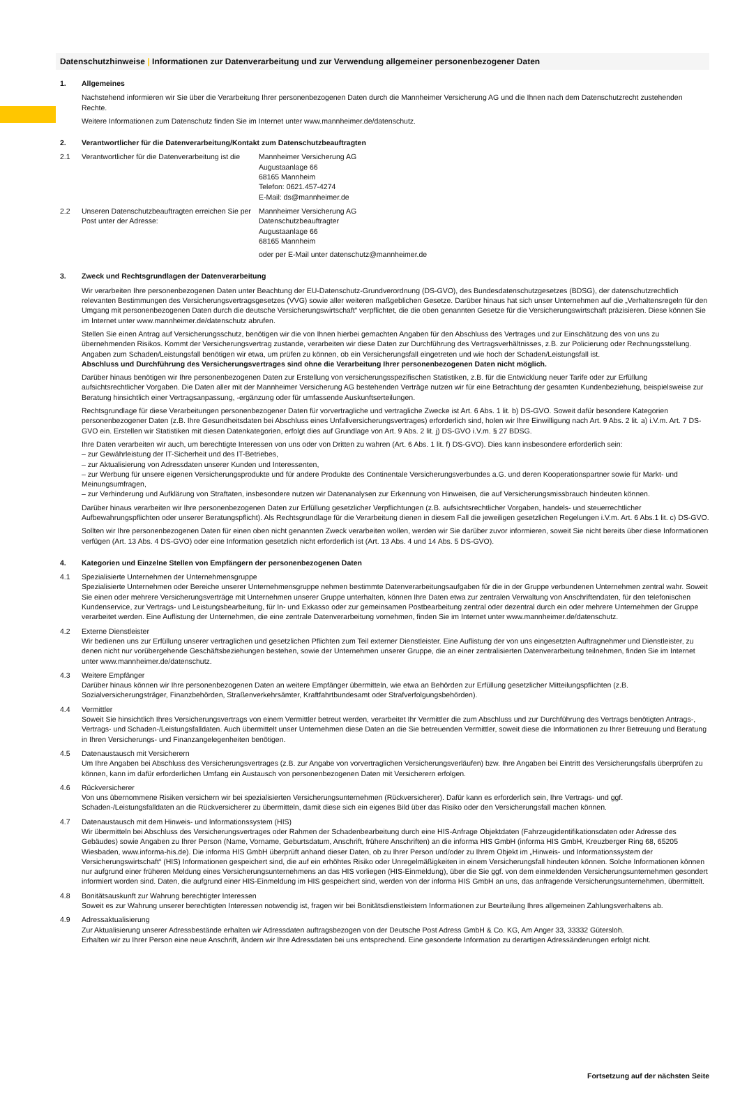Datenschutzhinweise | Informationen zur Datenverarbeitung und zur Verwendung allgemeiner personenbezogener Daten
1. Allgemeines
Nachstehend informieren wir Sie über die Verarbeitung Ihrer personenbezogenen Daten durch die Mannheimer Versicherung AG und die Ihnen nach dem Datenschutzrecht zustehenden Rechte.
Weitere Informationen zum Datenschutz finden Sie im Internet unter www.mannheimer.de/datenschutz.
2. Verantwortlicher für die Datenverarbeitung/Kontakt zum Datenschutzbeauftragten
2.1 Verantwortlicher für die Datenverarbeitung ist die
Mannheimer Versicherung AG
Augustaanlage 66
68165 Mannheim
Telefon: 0621.457-4274
E-Mail: ds@mannheimer.de
2.2 Unseren Datenschutzbeauftragten erreichen Sie per Post unter der Adresse:
Mannheimer Versicherung AG
Datenschutzbeauftragter
Augustaanlage 66
68165 Mannheim
oder per E-Mail unter datenschutz@mannheimer.de
3. Zweck und Rechtsgrundlagen der Datenverarbeitung
Wir verarbeiten Ihre personenbezogenen Daten unter Beachtung der EU-Datenschutz-Grundverordnung (DS-GVO), des Bundesdatenschutzgesetzes (BDSG), der datenschutzrechtlich relevanten Bestimmungen des Versicherungsvertragsgesetzes (VVG) sowie aller weiteren maßgeblichen Gesetze. Darüber hinaus hat sich unser Unternehmen auf die „Verhaltensregeln für den Umgang mit personenbezogenen Daten durch die deutsche Versicherungswirtschaft“ verpflichtet, die die oben genannten Gesetze für die Versicherungswirtschaft präzisieren. Diese können Sie im Internet unter www.mannheimer.de/datenschutz abrufen.
Stellen Sie einen Antrag auf Versicherungsschutz, benötigen wir die von Ihnen hierbei gemachten Angaben für den Abschluss des Vertrages und zur Einschätzung des von uns zu übernehmenden Risikos. Kommt der Versicherungsvertrag zustande, verarbeiten wir diese Daten zur Durchführung des Vertragsverhältnisses, z.B. zur Policierung oder Rechnungsstellung. Angaben zum Schaden/Leistungsfall benötigen wir etwa, um prüfen zu können, ob ein Versicherungsfall eingetreten und wie hoch der Schaden/Leistungsfall ist.
Abschluss und Durchführung des Versicherungsvertrages sind ohne die Verarbeitung Ihrer personenbezogenen Daten nicht möglich.
Darüber hinaus benötigen wir Ihre personenbezogenen Daten zur Erstellung von versicherungsspezifischen Statistiken, z.B. für die Entwicklung neuer Tarife oder zur Erfüllung aufsichtsrechtlicher Vorgaben. Die Daten aller mit der Mannheimer Versicherung AG bestehenden Verträge nutzen wir für eine Betrachtung der gesamten Kundenbeziehung, beispielsweise zur Beratung hinsichtlich einer Vertragsanpassung, -ergänzung oder für umfassende Auskunftserteilungen.
Rechtsgrundlage für diese Verarbeitungen personenbezogener Daten für vorvertragliche und vertragliche Zwecke ist Art. 6 Abs. 1 lit. b) DS-GVO. Soweit dafür besondere Kategorien personenbezogener Daten (z.B. Ihre Gesundheitsdaten bei Abschluss eines Unfallversicherungsvertrages) erforderlich sind, holen wir Ihre Einwilligung nach Art. 9 Abs. 2 lit. a) i.V.m. Art. 7 DS-GVO ein. Erstellen wir Statistiken mit diesen Datenkategorien, erfolgt dies auf Grundlage von Art. 9 Abs. 2 lit. j) DS-GVO i.V.m. § 27 BDSG.
Ihre Daten verarbeiten wir auch, um berechtigte Interessen von uns oder von Dritten zu wahren (Art. 6 Abs. 1 lit. f) DS-GVO). Dies kann insbesondere erforderlich sein:
– zur Gewährleistung der IT-Sicherheit und des IT-Betriebes,
– zur Aktualisierung von Adressdaten unserer Kunden und Interessenten,
– zur Werbung für unsere eigenen Versicherungsprodukte und für andere Produkte des Continentale Versicherungsverbundes a.G. und deren Kooperationspartner sowie für Markt- und Meinungsumfragen,
– zur Verhinderung und Aufklärung von Straftaten, insbesondere nutzen wir Datenanalysen zur Erkennung von Hinweisen, die auf Versicherungsmissbrauch hindeuten können.
Darüber hinaus verarbeiten wir Ihre personenbezogenen Daten zur Erfüllung gesetzlicher Verpflichtungen (z.B. aufsichtsrechtlicher Vorgaben, handels- und steuerrechtlicher Aufbewahrungspflichten oder unserer Beratungspflicht). Als Rechtsgrundlage für die Verarbeitung dienen in diesem Fall die jeweiligen gesetzlichen Regelungen i.V.m. Art. 6 Abs.1 lit. c) DS-GVO.
Sollten wir Ihre personenbezogenen Daten für einen oben nicht genannten Zweck verarbeiten wollen, werden wir Sie darüber zuvor informieren, soweit Sie nicht bereits über diese Informationen verfügen (Art. 13 Abs. 4 DS-GVO) oder eine Information gesetzlich nicht erforderlich ist (Art. 13 Abs. 4 und 14 Abs. 5 DS-GVO).
4. Kategorien und Einzelne Stellen von Empfängern der personenbezogenen Daten
4.1 Spezialisierte Unternehmen der Unternehmensgruppe
Spezialisierte Unternehmen oder Bereiche unserer Unternehmensgruppe nehmen bestimmte Datenverarbeitungsaufgaben für die in der Gruppe verbundenen Unternehmen zentral wahr. Soweit Sie einen oder mehrere Versicherungsverträge mit Unternehmen unserer Gruppe unterhalten, können Ihre Daten etwa zur zentralen Verwaltung von Anschriftendaten, für den telefonischen Kundenservice, zur Vertrags- und Leistungsbearbeitung, für In- und Exkasso oder zur gemeinsamen Postbearbeitung zentral oder dezentral durch ein oder mehrere Unternehmen der Gruppe verarbeitet werden. Eine Auflistung der Unternehmen, die eine zentrale Datenverarbeitung vornehmen, finden Sie im Internet unter www.mannheimer.de/datenschutz.
4.2 Externe Dienstleister
Wir bedienen uns zur Erfüllung unserer vertraglichen und gesetzlichen Pflichten zum Teil externer Dienstleister. Eine Auflistung der von uns eingesetzten Auftragnehmer und Dienstleister, zu denen nicht nur vorübergehende Geschäftsbeziehungen bestehen, sowie der Unternehmen unserer Gruppe, die an einer zentralisierten Datenverarbeitung teilnehmen, finden Sie im Internet unter www.mannheimer.de/datenschutz.
4.3 Weitere Empfänger
Darüber hinaus können wir Ihre personenbezogenen Daten an weitere Empfänger übermitteln, wie etwa an Behörden zur Erfüllung gesetzlicher Mitteilungspflichten (z.B. Sozialversicherungsträger, Finanzbehörden, Straßenverkehrsämter, Kraftfahrtbundesamt oder Strafverfolgungsbehörden).
4.4 Vermittler
Soweit Sie hinsichtlich Ihres Versicherungsvertrags von einem Vermittler betreut werden, verarbeitet Ihr Vermittler die zum Abschluss und zur Durchführung des Vertrags benötigten Antrags-, Vertrags- und Schaden-/Leistungsfalldaten. Auch übermittelt unser Unternehmen diese Daten an die Sie betreuenden Vermittler, soweit diese die Informationen zu Ihrer Betreuung und Beratung in Ihren Versicherungs- und Finanzangelegenheiten benötigen.
4.5 Datenaustausch mit Versicherern
Um Ihre Angaben bei Abschluss des Versicherungsvertrages (z.B. zur Angabe von vorvertraglichen Versicherungsverläufen) bzw. Ihre Angaben bei Eintritt des Versicherungsfalls überprüfen zu können, kann im dafür erforderlichen Umfang ein Austausch von personenbezogenen Daten mit Versicherern erfolgen.
4.6 Rückversicherer
Von uns übernommene Risiken versichern wir bei spezialisierten Versicherungsunternehmen (Rückversicherer). Dafür kann es erforderlich sein, Ihre Vertrags- und ggf. Schaden-/Leistungsfalldaten an die Rückversicherer zu übermitteln, damit diese sich ein eigenes Bild über das Risiko oder den Versicherungsfall machen können.
4.7 Datenaustausch mit dem Hinweis- und Informationssystem (HIS)
Wir übermitteln bei Abschluss des Versicherungsvertrages oder Rahmen der Schadenbearbeitung durch eine HIS-Anfrage Objektdaten (Fahrzeugidentifikationsdaten oder Adresse des Gebäudes) sowie Angaben zu Ihrer Person (Name, Vorname, Geburtsdatum, Anschrift, frühere Anschriften) an die informa HIS GmbH (informa HIS GmbH, Kreuzberger Ring 68, 65205 Wiesbaden, www.informa-his.de). Die informa HIS GmbH überprüft anhand dieser Daten, ob zu Ihrer Person und/oder zu Ihrem Objekt im „Hinweis- und Informationssystem der Versicherungswirtschaft“ (HIS) Informationen gespeichert sind, die auf ein erhöhtes Risiko oder Unregelmäßigkeiten in einem Versicherungsfall hindeuten können. Solche Informationen können nur aufgrund einer früheren Meldung eines Versicherungsunternehmens an das HIS vorliegen (HIS-Einmeldung), über die Sie ggf. von dem einmeldenden Versicherungsunternehmen gesondert informiert worden sind. Daten, die aufgrund einer HIS-Einmeldung im HIS gespeichert sind, werden von der informa HIS GmbH an uns, das anfragende Versicherungsunternehmen, übermittelt.
4.8 Bonitätsauskunft zur Wahrung berechtigter Interessen
Soweit es zur Wahrung unserer berechtigten Interessen notwendig ist, fragen wir bei Bonitätsdienstleistern Informationen zur Beurteilung Ihres allgemeinen Zahlungsverhaltens ab.
4.9 Adressaktualisierung
Zur Aktualisierung unserer Adressbestände erhalten wir Adressdaten auftragsbezogen von der Deutsche Post Adress GmbH & Co. KG, Am Anger 33, 33332 Gütersloh.
Erhalten wir zu Ihrer Person eine neue Anschrift, ändern wir Ihre Adressdaten bei uns entsprechend. Eine gesonderte Information zu derartigen Adressänderungen erfolgt nicht.
Fortsetzung auf der nächsten Seite